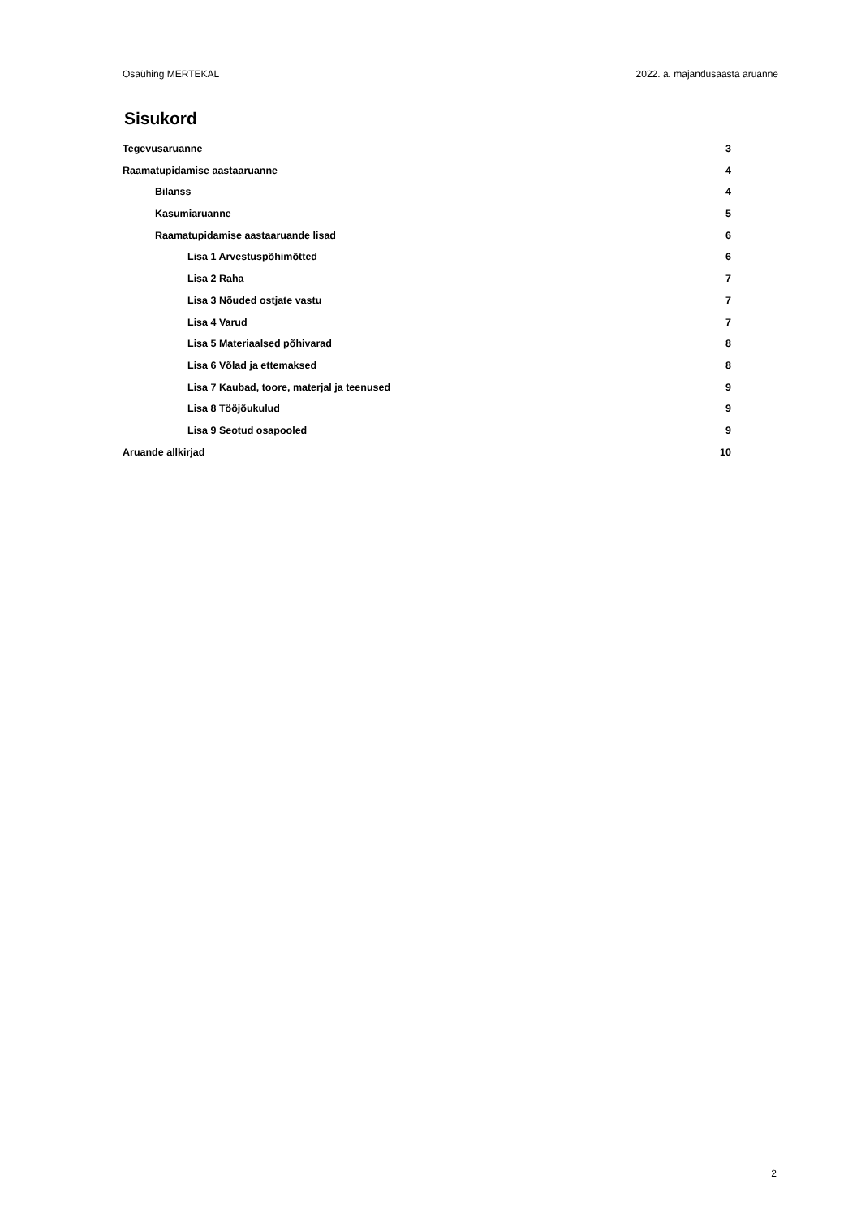Osaühing MERTEKAL 2022. a. majandusaasta aruanne
Sisukord
Tegevusaruanne 3
Raamatupidamise aastaaruanne 4
Bilanss 4
Kasumiaruanne 5
Raamatupidamise aastaaruande lisad 6
Lisa 1 Arvestuspõhimõtted 6
Lisa 2 Raha 7
Lisa 3 Nõuded ostjate vastu 7
Lisa 4 Varud 7
Lisa 5 Materiaalsed põhivarad 8
Lisa 6 Võlad ja ettemaksed 8
Lisa 7 Kaubad, toore, materjal ja teenused 9
Lisa 8 Tööjõukulud 9
Lisa 9 Seotud osapooled 9
Aruande allkirjad 10
2